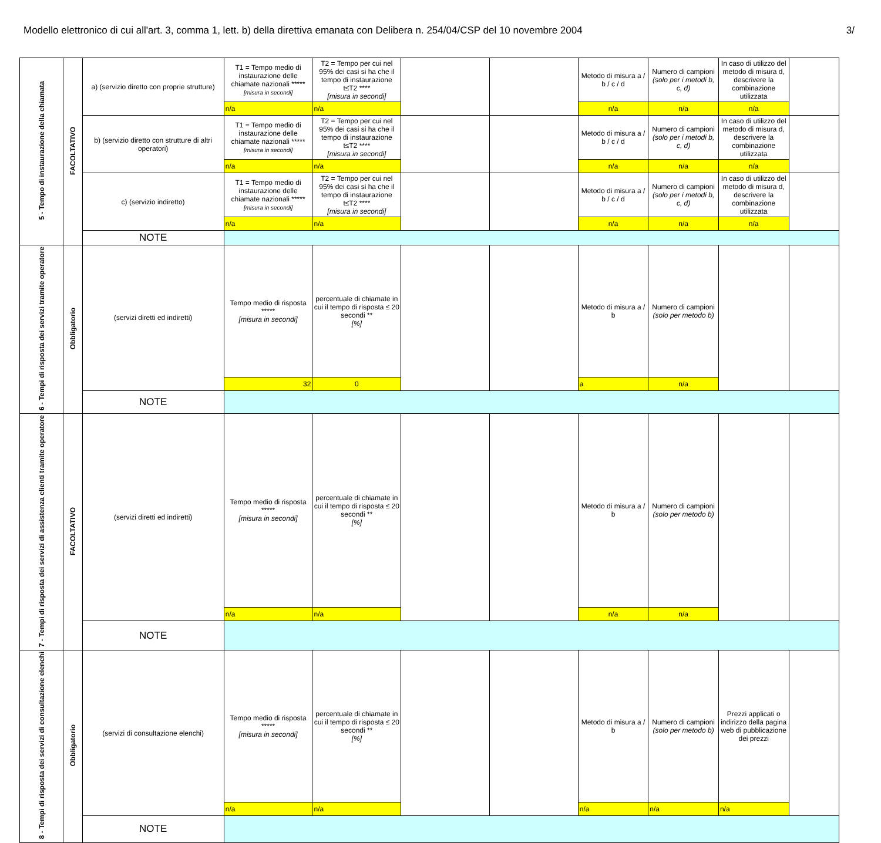Modello elettronico di cui all'art. 3, comma 1, lett. b) della direttiva emanata con Delibera n. 254/04/CSP del 10 novembre 2004 3/
| 5 - Tempo di instaurazione della chiamata | FACOLTATIVO | a) (servizio diretto con proprie strutture) | T1 = Tempo medio di instaurazione delle chiamate nazionali ***** [misura in secondi] | T2 = Tempo per cui nel 95% dei casi si ha che il tempo di instaurazione t≤T2 **** [misura in secondi] | | | Metodo di misura a / b / c / d | Numero di campioni (solo per i metodi b, c, d) | In caso di utilizzo del metodo di misura d, descrivere la combinazione utilizzata | |
| | | | n/a | n/a | | | n/a | n/a | n/a | |
| | | b) (servizio diretto con strutture di altri operatori) | T1 = Tempo medio di instaurazione delle chiamate nazionali ***** [misura in secondi] | T2 = Tempo per cui nel 95% dei casi si ha che il tempo di instaurazione t≤T2 **** [misura in secondi] | | | Metodo di misura a / b / c / d | Numero di campioni (solo per i metodi b, c, d) | In caso di utilizzo del metodo di misura d, descrivere la combinazione utilizzata | |
| | | | n/a | n/a | | | n/a | n/a | n/a | |
| | | c) (servizio indiretto) | T1 = Tempo medio di instaurazione delle chiamate nazionali ***** [misura in secondi] | T2 = Tempo per cui nel 95% dei casi si ha che il tempo di instaurazione t≤T2 **** [misura in secondi] | | | Metodo di misura a / b / c / d | Numero di campioni (solo per i metodi b, c, d) | In caso di utilizzo del metodo di misura d, descrivere la combinazione utilizzata | |
| | | | n/a | n/a | | | n/a | n/a | n/a | |
| | | NOTE | | | | | | | | |
| 6 - Tempi di risposta dei servizi tramite operatore | Obbligatorio | (servizi diretti ed indiretti) | Tempo medio di risposta ***** [misura in secondi] | percentuale di chiamate in cui il tempo di risposta ≤ 20 secondi ** [%] | | | Metodo di misura a / b | Numero di campioni (solo per metodo b) | | |
| | | | 32 | 0 | | | a | n/a | | |
| | | NOTE | | | | | | | | |
| 7 - Tempi di risposta dei servizi di assistenza clienti tramite operatore | FACOLTATIVO | (servizi diretti ed indiretti) | Tempo medio di risposta ***** [misura in secondi] | percentuale di chiamate in cui il tempo di risposta ≤ 20 secondi ** [%] | | | Metodo di misura a / b | Numero di campioni (solo per metodo b) | | |
| | | | n/a | n/a | | | n/a | n/a | | |
| | | NOTE | | | | | | | | |
| 8 - Tempi di risposta dei servizi di consultazione elenchi | Obbligatorio | (servizi di consultazione elenchi) | Tempo medio di risposta ***** [misura in secondi] | percentuale di chiamate in cui il tempo di risposta ≤ 20 secondi ** [%] | | | Metodo di misura a / b | Numero di campioni (solo per metodo b) | Prezzi applicati o indirizzo della pagina web di pubblicazione dei prezzi | |
| | | | n/a | n/a | | | n/a | n/a | n/a | |
| | | NOTE | | | | | | | | |